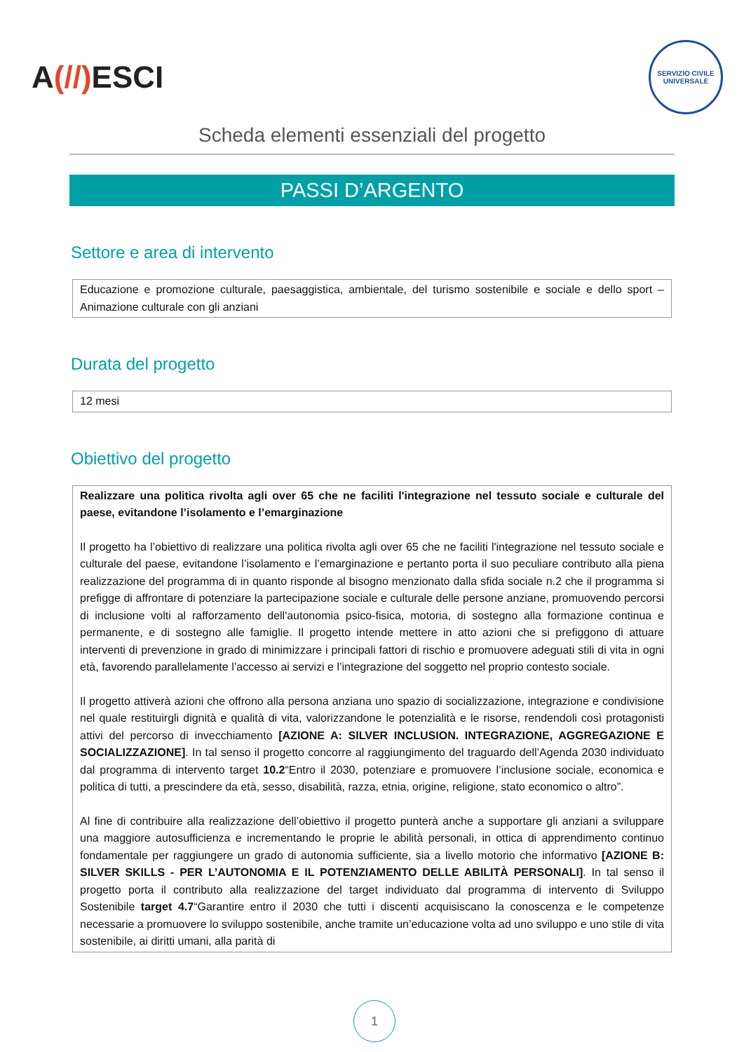A(//) ESCI
SERVIZIO CIVILE UNIVERSALE
Scheda elementi essenziali del progetto
PASSI D’ARGENTO
Settore e area di intervento
Educazione e promozione culturale, paesaggistica, ambientale, del turismo sostenibile e sociale e dello sport – Animazione culturale con gli anziani
Durata del progetto
12 mesi
Obiettivo del progetto
Realizzare una politica rivolta agli over 65 che ne faciliti l'integrazione nel tessuto sociale e culturale del paese, evitandone l’isolamento e l’emarginazione
Il progetto ha l’obiettivo di realizzare una politica rivolta agli over 65 che ne faciliti l'integrazione nel tessuto sociale e culturale del paese, evitandone l’isolamento e l’emarginazione e pertanto porta il suo peculiare contributo alla piena realizzazione del programma di in quanto risponde al bisogno menzionato dalla sfida sociale n.2 che il programma si prefigge di affrontare di potenziare la partecipazione sociale e culturale delle persone anziane, promuovendo percorsi di inclusione volti al rafforzamento dell'autonomia psico-fisica, motoria, di sostegno alla formazione continua e permanente, e di sostegno alle famiglie. Il progetto intende mettere in atto azioni che si prefiggono di attuare interventi di prevenzione in grado di minimizzare i principali fattori di rischio e promuovere adeguati stili di vita in ogni età, favorendo parallelamente l’accesso ai servizi e l’integrazione del soggetto nel proprio contesto sociale.
Il progetto attiverà azioni che offrono alla persona anziana uno spazio di socializzazione, integrazione e condivisione nel quale restituirgli dignità e qualità di vita, valorizzandone le potenzialità e le risorse, rendendoli così protagonisti attivi del percorso di invecchiamento [AZIONE A: SILVER INCLUSION. INTEGRAZIONE, AGGREGAZIONE E SOCIALIZZAZIONE]. In tal senso il progetto concorre al raggiungimento del traguardo dell’Agenda 2030 individuato dal programma di intervento target 10.2“Entro il 2030, potenziare e promuovere l’inclusione sociale, economica e politica di tutti, a prescindere da età, sesso, disabilità, razza, etnia, origine, religione, stato economico o altro”.
Al fine di contribuire alla realizzazione dell’obiettivo il progetto punterà anche a supportare gli anziani a sviluppare una maggiore autosufficienza e incrementando le proprie le abilità personali, in ottica di apprendimento continuo fondamentale per raggiungere un grado di autonomia sufficiente, sia a livello motorio che informativo [AZIONE B: SILVER SKILLS - PER L’AUTONOMIA E IL POTENZIAMENTO DELLE ABILITÀ PERSONALI]. In tal senso il progetto porta il contributo alla realizzazione del target individuato dal programma di intervento di Sviluppo Sostenibile target 4.7“Garantire entro il 2030 che tutti i discenti acquisiscano la conoscenza e le competenze necessarie a promuovere lo sviluppo sostenibile, anche tramite un’educazione volta ad uno sviluppo e uno stile di vita sostenibile, ai diritti umani, alla parità di
1